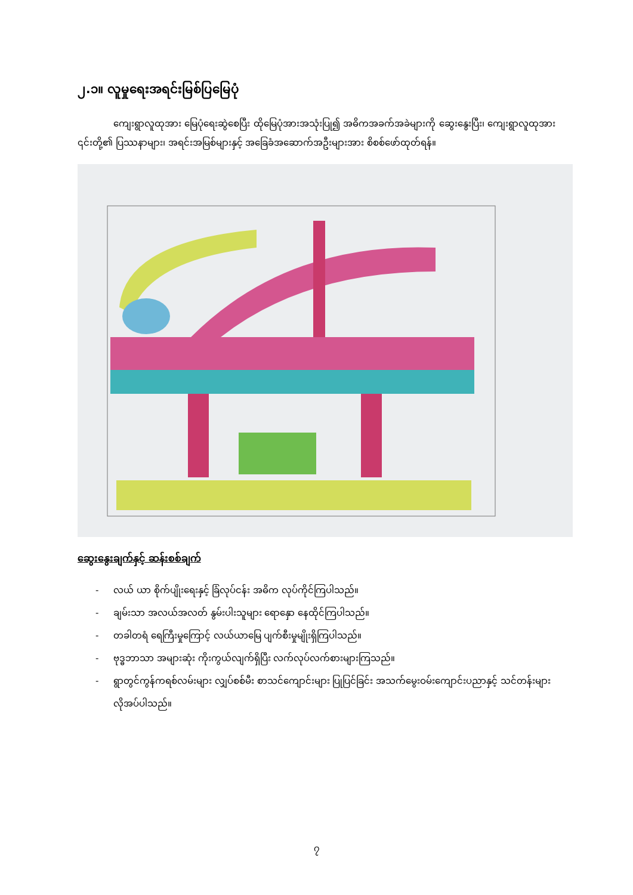၂.၁။ လူမှုရေးအရင်းမြစ်ပြမြေပုံ
ကျေးရွာလူထုအား မြေပုံရေးဆွဲစေပြီး ထိုမြေပုံအားအသုံးပြု၍ အဓိကအခက်အခဲများကို ဆွေးနွေးပြီး၊ ကျေးရွာလူထုအား ၎င်းတို့၏ ပြဿနာများ၊ အရင်းအမြစ်များနှင့် အခြေခံအဆောက်အဦးများအား စိစစ်ဖော်ထုတ်ရန်။
ဆွေးနွေးချက်နှင့် ဆန်းစစ်ချက်
- လယ် ယာ စိုက်ပျိုးရေးနှင့် ခြံလုပ်ငန်း အဓိက လုပ်ကိုင်ကြပါသည်။
- ချမ်းသာ အလယ်အလတ် နွမ်းပါးသူများ ရောနှော နေထိုင်ကြပါသည်။
- တခါတရံ ရေကြီးမှုကြောင့် လယ်ယာမြေ ပျက်စီးမှုမျိုးရှိကြပါသည်။
- ဗုဒ္ဓဘာသာ အများဆုံး ကိုးကွယ်လျက်ရှိပြီး လက်လုပ်လက်စားများကြသည်။
- ရွာတွင်ကွန်ကရစ်လမ်းများ လျှပ်စစ်မီး စာသင်ကျောင်းများ ပြုပြင်ခြင်း အသက်မွေးဝမ်းကျောင်းပညာနှင့် သင်တန်းများ လိုအပ်ပါသည်။
၇